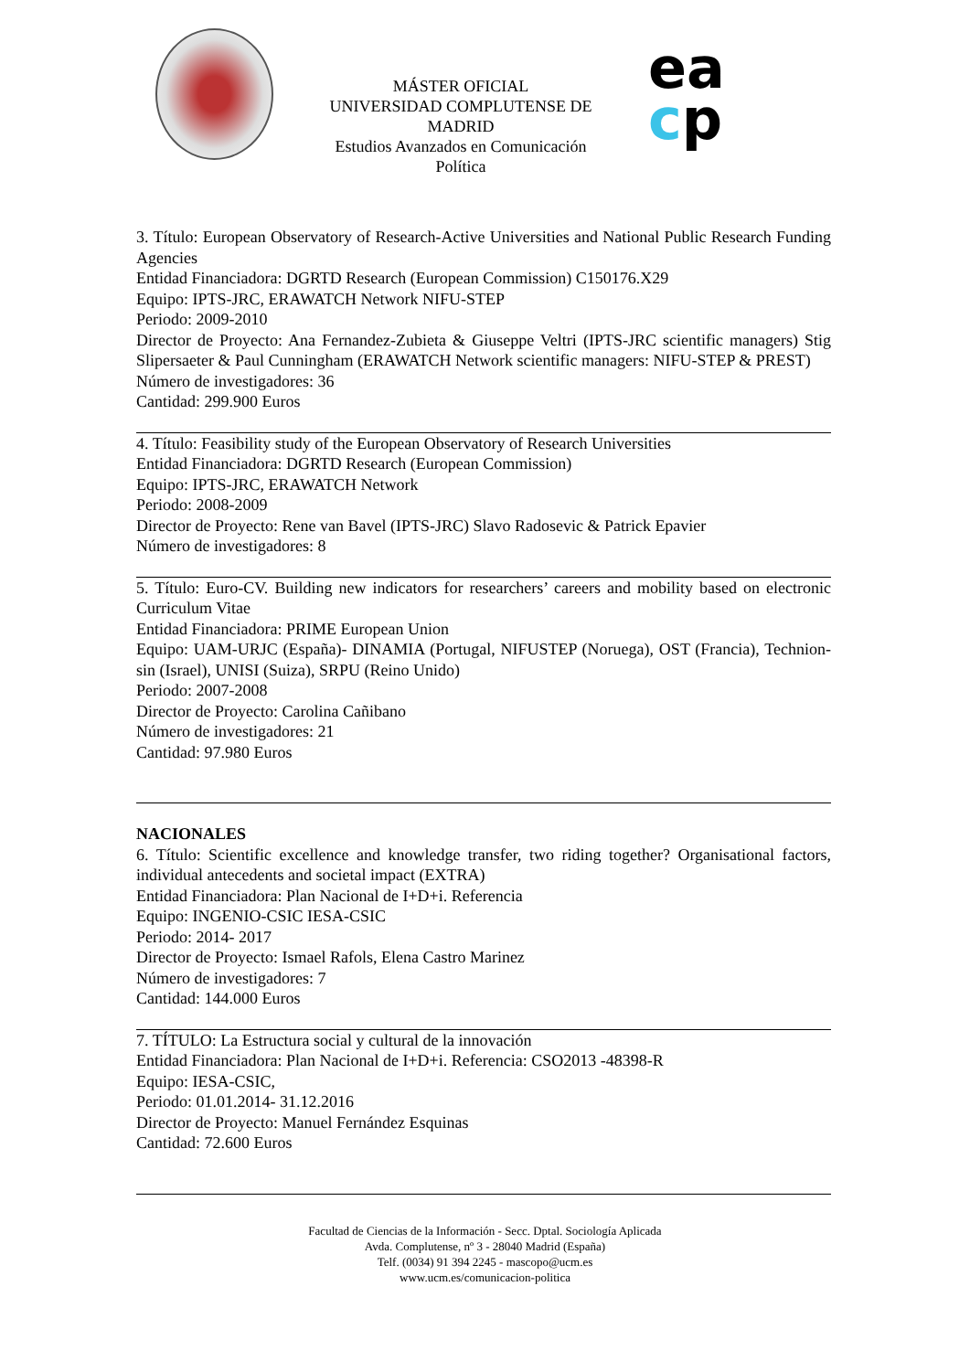MÁSTER OFICIAL
UNIVERSIDAD COMPLUTENSE DE MADRID
Estudios Avanzados en Comunicación Política
ea
cp
3. Título: European Observatory of Research-Active Universities and National Public Research Funding Agencies
Entidad Financiadora: DGRTD Research (European Commission) C150176.X29
Equipo: IPTS-JRC, ERAWATCH Network NIFU-STEP
Periodo: 2009-2010
Director de Proyecto: Ana Fernandez-Zubieta & Giuseppe Veltri (IPTS-JRC scientific managers) Stig Slipersaeter & Paul Cunningham (ERAWATCH Network scientific managers: NIFU-STEP & PREST)
Número de investigadores: 36
Cantidad: 299.900 Euros
4. Título: Feasibility study of the European Observatory of Research Universities
Entidad Financiadora: DGRTD Research (European Commission)
Equipo: IPTS-JRC, ERAWATCH Network
Periodo: 2008-2009
Director de Proyecto: Rene van Bavel (IPTS-JRC) Slavo Radosevic & Patrick Epavier
Número de investigadores: 8
5. Título: Euro-CV. Building new indicators for researchers’ careers and mobility based on electronic Curriculum Vitae
Entidad Financiadora: PRIME European Union
Equipo: UAM-URJC (España)- DINAMIA (Portugal, NIFUSTEP (Noruega), OST (Francia), Technion-sin (Israel), UNISI (Suiza), SRPU (Reino Unido)
Periodo: 2007-2008
Director de Proyecto: Carolina Cañibano
Número de investigadores: 21
Cantidad: 97.980 Euros
NACIONALES
6. Título: Scientific excellence and knowledge transfer, two riding together? Organisational factors, individual antecedents and societal impact (EXTRA)
Entidad Financiadora: Plan Nacional de I+D+i. Referencia
Equipo: INGENIO-CSIC IESA-CSIC
Periodo: 2014- 2017
Director de Proyecto: Ismael Rafols, Elena Castro Marinez
Número de investigadores: 7
Cantidad: 144.000 Euros
7. TÍTULO: La Estructura social y cultural de la innovación
Entidad Financiadora: Plan Nacional de I+D+i. Referencia: CSO2013 -48398-R
Equipo: IESA-CSIC,
Periodo: 01.01.2014- 31.12.2016
Director de Proyecto: Manuel Fernández Esquinas
Cantidad: 72.600 Euros
Facultad de Ciencias de la Información - Secc. Dptal. Sociología Aplicada
Avda. Complutense, nº 3 - 28040 Madrid (España)
Telf. (0034) 91 394 2245 - mascopo@ucm.es
www.ucm.es/comunicacion-politica